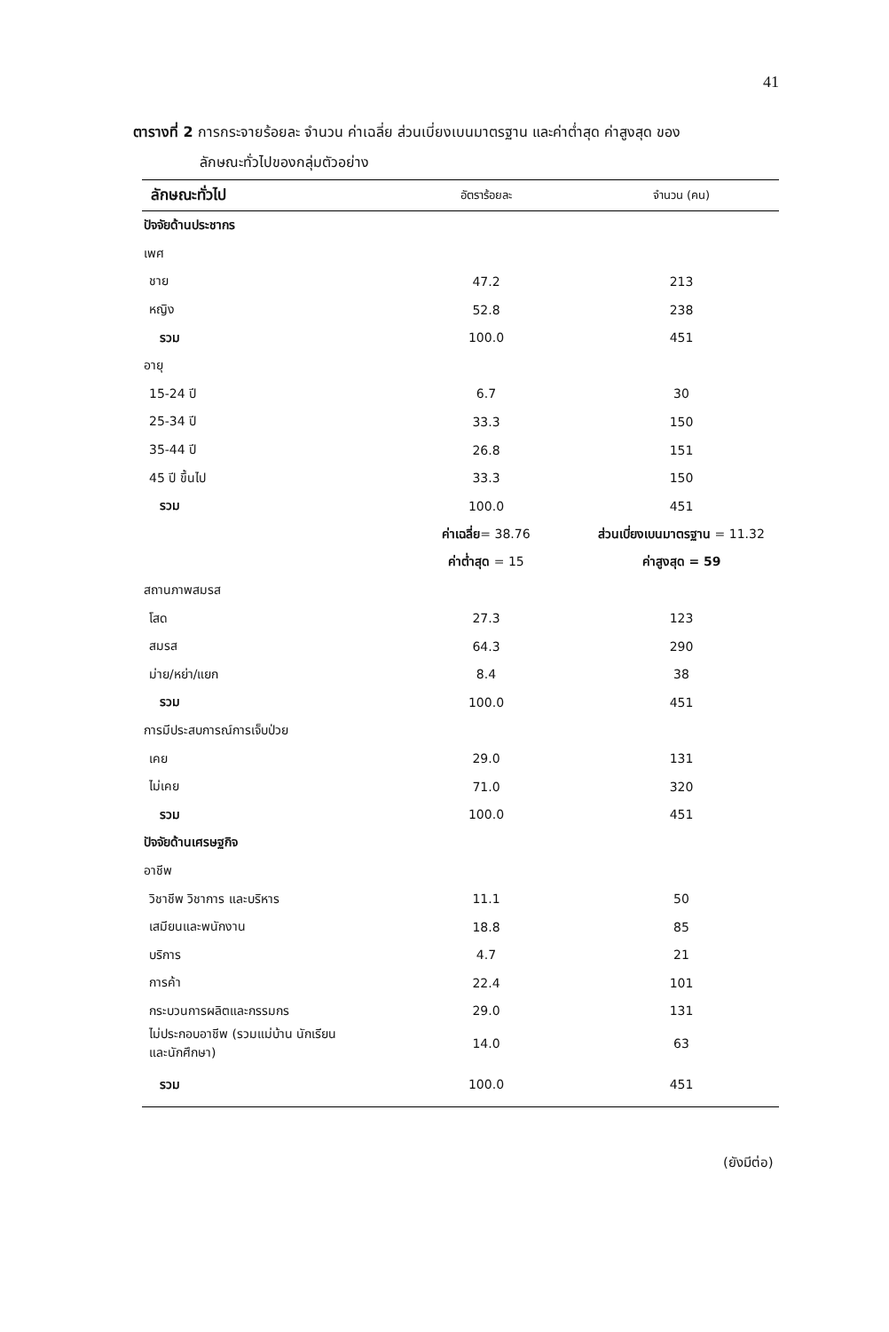41
ตารางที่ 2 การกระจายร้อยละ จำนวน ค่าเฉลี่ย ส่วนเบี่ยงเบนมาตรฐาน และค่าต่ำสุด ค่าสูงสุด ของ
ลักษณะทั่วไปของกลุ่มตัวอย่าง
| ลักษณะทั่วไป | อัตราร้อยละ | จำนวน (คน) |
| --- | --- | --- |
| ปัจจัยด้านประชากร | | |
| เพศ | | |
| ชาย | 47.2 | 213 |
| หญิง | 52.8 | 238 |
| รวม | 100.0 | 451 |
| อายุ | | |
| 15-24 ปี | 6.7 | 30 |
| 25-34 ปี | 33.3 | 150 |
| 35-44 ปี | 26.8 | 151 |
| 45 ปี ขึ้นไป | 33.3 | 150 |
| รวม | 100.0 | 451 |
| | ค่าเฉลี่ย = 38.76 | ส่วนเบี่ยงเบนมาตรฐาน = 11.32 |
| | ค่าต่ำสุด = 15 | ค่าสูงสุด = 59 |
| สถานภาพสมรส | | |
| โสด | 27.3 | 123 |
| สมรส | 64.3 | 290 |
| ม่าย/หย่า/แยก | 8.4 | 38 |
| รวม | 100.0 | 451 |
| การมีประสบการณ์การเจ็บป่วย | | |
| เคย | 29.0 | 131 |
| ไม่เคย | 71.0 | 320 |
| รวม | 100.0 | 451 |
| ปัจจัยด้านเศรษฐกิจ | | |
| อาชีพ | | |
| วิชาชีพ วิชาการ และบริหาร | 11.1 | 50 |
| เสมียนและพนักงาน | 18.8 | 85 |
| บริการ | 4.7 | 21 |
| การค้า | 22.4 | 101 |
| กระบวนการผลิตและกรรมกร | 29.0 | 131 |
| ไม่ประกอบอาชีพ (รวมแม่บ้าน นักเรียน และนักศึกษา) | 14.0 | 63 |
| รวม | 100.0 | 451 |
(ยังมีต่อ)